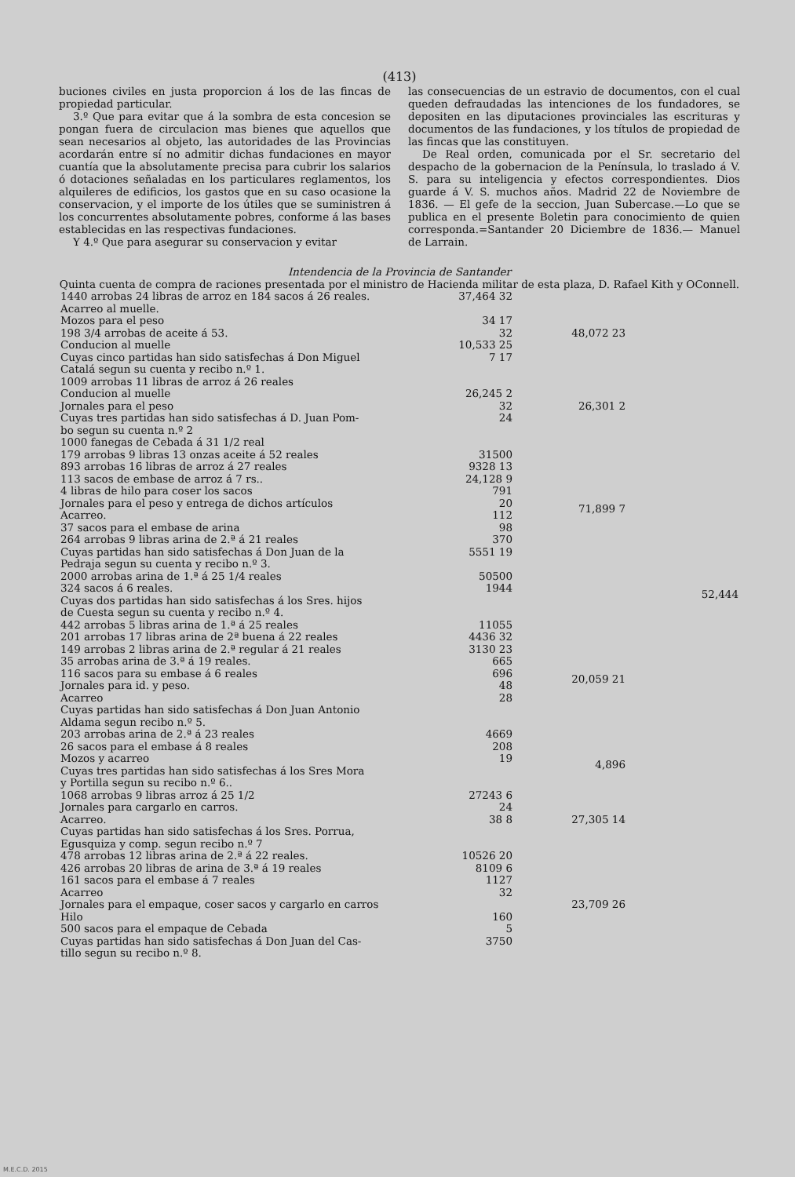(413)
buciones civiles en justa proporcion á los de las fincas de propiedad particular.
3.º Que para evitar que á la sombra de esta concesion se pongan fuera de circulacion mas bienes que aquellos que sean necesarios al objeto, las autoridades de las Provincias acordarán entre sí no admitir dichas fundaciones en mayor cuantía que la absolutamente precisa para cubrir los salarios ó dotaciones señaladas en los particulares reglamentos, los alquileres de edificios, los gastos que en su caso ocasione la conservacion, y el importe de los útiles que se suministren á los concurrentes absolutamente pobres, conforme á las bases establecidas en las respectivas fundaciones.
Y 4.º Que para asegurar su conservacion y evitar
las consecuencias de un estravio de documentos, con el cual queden defraudadas las intenciones de los fundadores, se depositen en las diputaciones provinciales las escrituras y documentos de las fundaciones, y los títulos de propiedad de las fincas que las constituyen.
De Real orden, comunicada por el Sr. secretario del despacho de la gobernacion de la Península, lo traslado á V. S. para su inteligencia y efectos correspondientes. Dios guarde á V. S. muchos años. Madrid 22 de Noviembre de 1836. — El gefe de la seccion, Juan Subercase.—Lo que se publica en el presente Boletin para conocimiento de quien corresponda.=Santander 20 Diciembre de 1836.— Manuel de Larrain.
Intendencia de la Provincia de Santander
Quinta cuenta de compra de raciones presentada por el ministro de Hacienda militar de esta plaza, D. Rafael Kith y OConnell.
| 1440 arrobas 24 libras de arroz en 184 sacos á 26 reales. | 37,464 32 | 48,072 23 | |
| Acarreo al muelle. | | | |
| Mozos para el peso | 34 17 | | |
| 198 3/4 arrobas de aceite á 53. | 32 | | |
| Conducion al muelle | 10,533 25 | | |
| Cuyas cinco partidas han sido satisfechas á Don Miguel | 7 17 | | |
| Catalá segun su cuenta y recibo n.º 1. | | | |
| 1009 arrobas 11 libras de arroz á 26 reales | | 26,301 2 | |
| Conducion al muelle | 26,245 2 | | |
| Jornales para el peso | 32 | | |
| Cuyas tres partidas han sido satisfechas á D. Juan Pom- | 24 | | |
| bo segun su cuenta n.º 2 | | | |
| 1000 fanegas de Cebada á 31 1/2 real | | 71,899 7 | |
| 179 arrobas 9 libras 13 onzas aceite á 52 reales | 31500 | | |
| 893 arrobas 16 libras de arroz á 27 reales | 9328 13 | | |
| 113 sacos de embase de arroz á 7 rs.. | 24,128 9 | | |
| 4 libras de hilo para coser los sacos | 791 | | |
| Jornales para el peso y entrega de dichos artículos | 20 | | |
| Acarreo. | 112 | | |
| 37 sacos para el embase de arina | 98 | | |
| 264 arrobas 9 libras arina de 2.ª á 21 reales | 370 | | |
| Cuyas partidas han sido satisfechas á Don Juan de la | 5551 19 | | |
| Pedraja segun su cuenta y recibo n.º 3. | | | |
| 2000 arrobas arina de 1.ª á 25 1/4 reales | 50500 | | 52,444 |
| 324 sacos á 6 reales. | 1944 | | |
| Cuyas dos partidas han sido satisfechas á los Sres. hijos | | | |
| de Cuesta segun su cuenta y recibo n.º 4. | | | |
| 442 arrobas 5 libras arina de 1.ª á 25 reales | 11055 | 20,059 21 | |
| 201 arrobas 17 libras arina de 2ª buena á 22 reales | 4436 32 | | |
| 149 arrobas 2 libras arina de 2.ª regular á 21 reales | 3130 23 | | |
| 35 arrobas arina de 3.ª á 19 reales. | 665 | | |
| 116 sacos para su embase á 6 reales | 696 | | |
| Jornales para id. y peso. | 48 | | |
| Acarreo | 28 | | |
| Cuyas partidas han sido satisfechas á Don Juan Antonio | | | |
| Aldama segun recibo n.º 5. | | | |
| 203 arrobas arina de 2.ª á 23 reales | 4669 | | |
| 26 sacos para el embase á 8 reales | 208 | 4,896 | |
| Mozos y acarreo | 19 | | |
| Cuyas tres partidas han sido satisfechas á los Sres Mora | | | |
| y Portilla segun su recibo n.º 6.. | | | |
| 1068 arrobas 9 libras arroz á 25 1/2 | 27243 6 | 27,305 14 | |
| Jornales para cargarlo en carros. | 24 | | |
| Acarreo. | 38 8 | | |
| Cuyas partidas han sido satisfechas á los Sres. Porrua, | | | |
| Egusquiza y comp. segun recibo n.º 7 | | | |
| 478 arrobas 12 libras arina de 2.ª á 22 reales. | 10526 20 | 23,709 26 | |
| 426 arrobas 20 libras de arina de 3.ª á 19 reales | 8109 6 | | |
| 161 sacos para el embase á 7 reales | 1127 | | |
| Acarreo | 32 | | |
| Jornales para el empaque, coser sacos y cargarlo en carros | | | |
| Hilo | 160 | | |
| 500 sacos para el empaque de Cebada | 5 | | |
| Cuyas partidas han sido satisfechas á Don Juan del Cas- | 3750 | | |
| tillo segun su recibo n.º 8. | | | |
M.E.C.D. 2015